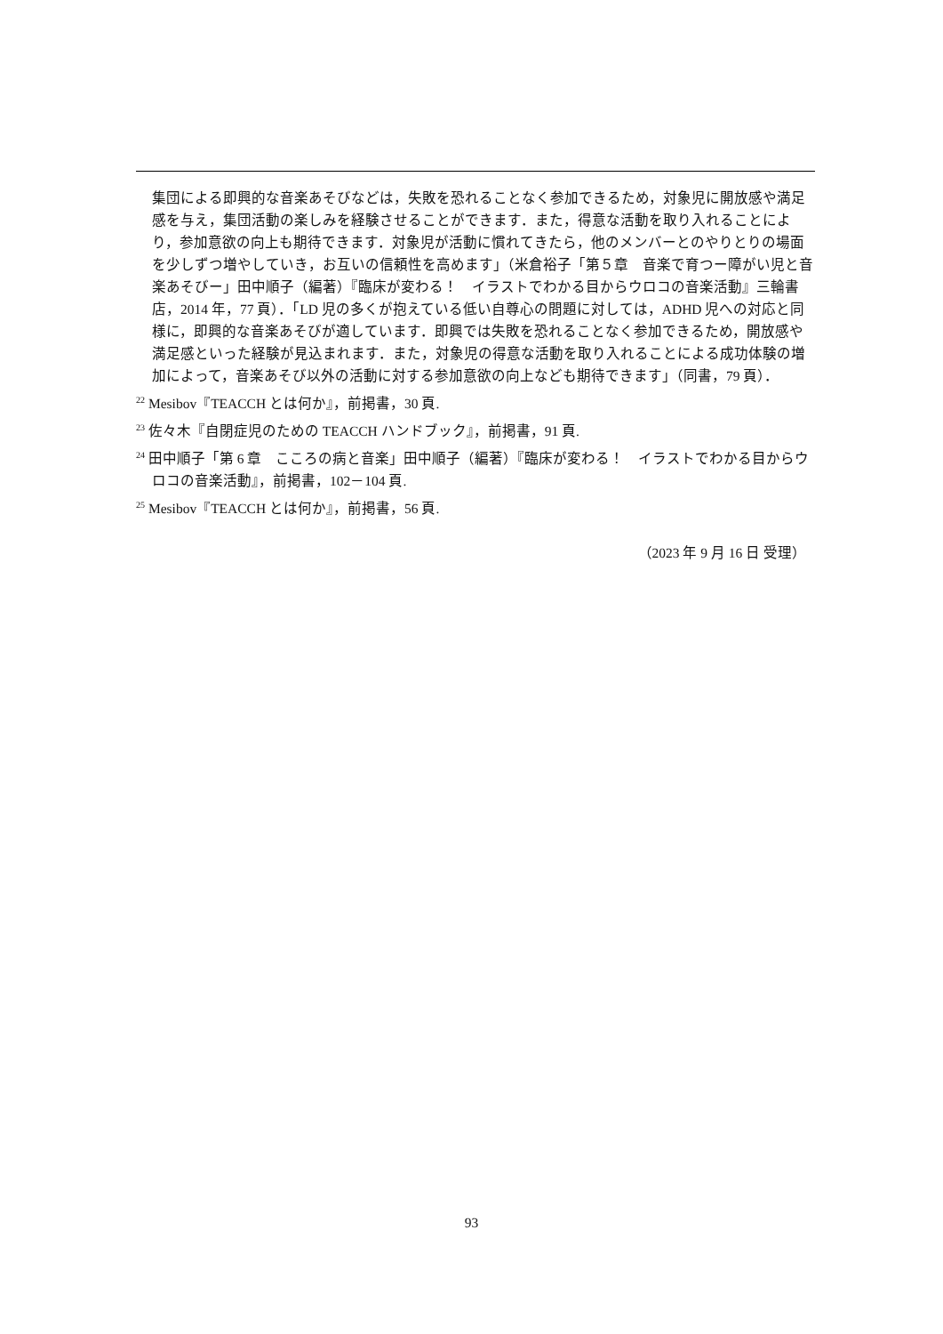集団による即興的な音楽あそびなどは，失敗を恐れることなく参加できるため，対象児に開放感や満足感を与え，集団活動の楽しみを経験させることができます．また，得意な活動を取り入れることにより，参加意欲の向上も期待できます．対象児が活動に慣れてきたら，他のメンバーとのやりとりの場面を少しずつ増やしていき，お互いの信頼性を高めます」（米倉裕子「第５章　音楽で育つー障がい児と音楽あそびー」田中順子（編著）『臨床が変わる！　イラストでわかる目からウロコの音楽活動』三輪書店，2014 年，77 頁）．「LD 児の多くが抱えている低い自尊心の問題に対しては，ADHD 児への対応と同様に，即興的な音楽あそびが適しています．即興では失敗を恐れることなく参加できるため，開放感や満足感といった経験が見込まれます．また，対象児の得意な活動を取り入れることによる成功体験の増加によって，音楽あそび以外の活動に対する参加意欲の向上なども期待できます」（同書，79 頁）．
<sup>22</sup> Mesibov『TEACCH とは何か』，前掲書，30 頁.
<sup>23</sup> 佐々木『自閉症児のための TEACCH ハンドブック』，前掲書，91 頁.
<sup>24</sup> 田中順子「第 6 章　こころの病と音楽」田中順子（編著）『臨床が変わる！　イラストでわかる目からウロコの音楽活動』，前掲書，102－104 頁.
<sup>25</sup> Mesibov『TEACCH とは何か』，前掲書，56 頁.
（2023 年 9 月 16 日 受理）
93